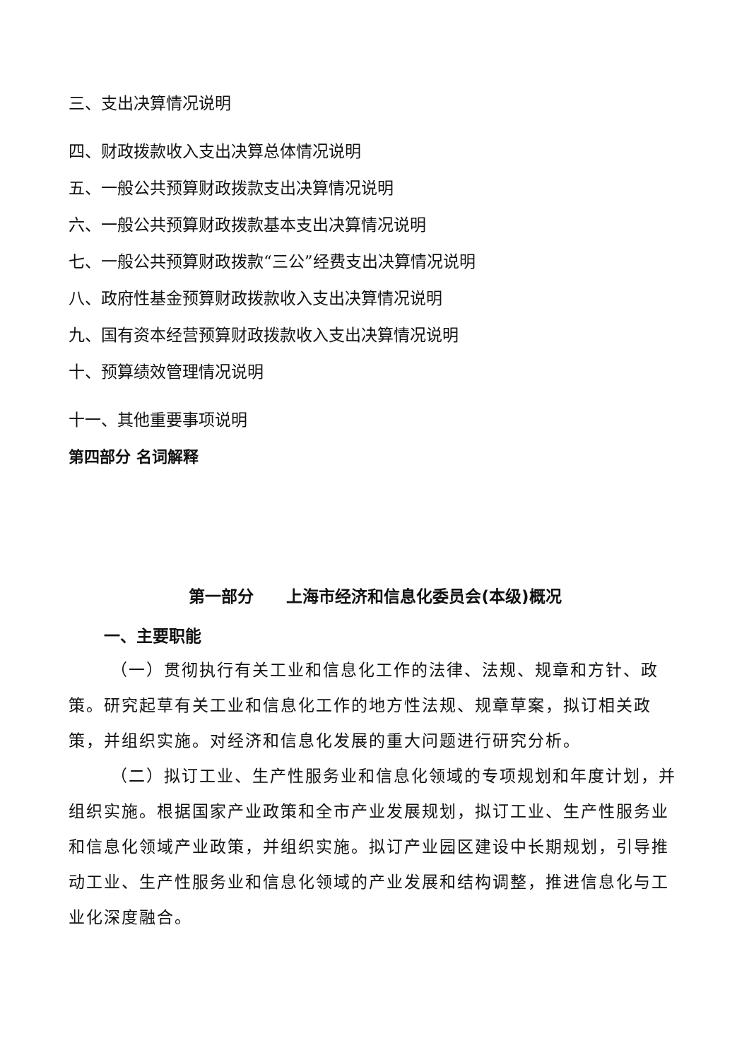三、支出决算情况说明
四、财政拨款收入支出决算总体情况说明
五、一般公共预算财政拨款支出决算情况说明
六、一般公共预算财政拨款基本支出决算情况说明
七、一般公共预算财政拨款“三公”经费支出决算情况说明
八、政府性基金预算财政拨款收入支出决算情况说明
九、国有资本经营预算财政拨款收入支出决算情况说明
十、预算绩效管理情况说明
十一、其他重要事项说明
第四部分 名词解释
第一部分　　上海市经济和信息化委员会(本级)概况
一、主要职能
（一）贯彻执行有关工业和信息化工作的法律、法规、规章和方针、政策。研究起草有关工业和信息化工作的地方性法规、规章草案，拟订相关政策，并组织实施。对经济和信息化发展的重大问题进行研究分析。
（二）拟订工业、生产性服务业和信息化领域的专项规划和年度计划，并组织实施。根据国家产业政策和全市产业发展规划，拟订工业、生产性服务业和信息化领域产业政策，并组织实施。拟订产业园区建设中长期规划，引导推动工业、生产性服务业和信息化领域的产业发展和结构调整，推进信息化与工业化深度融合。